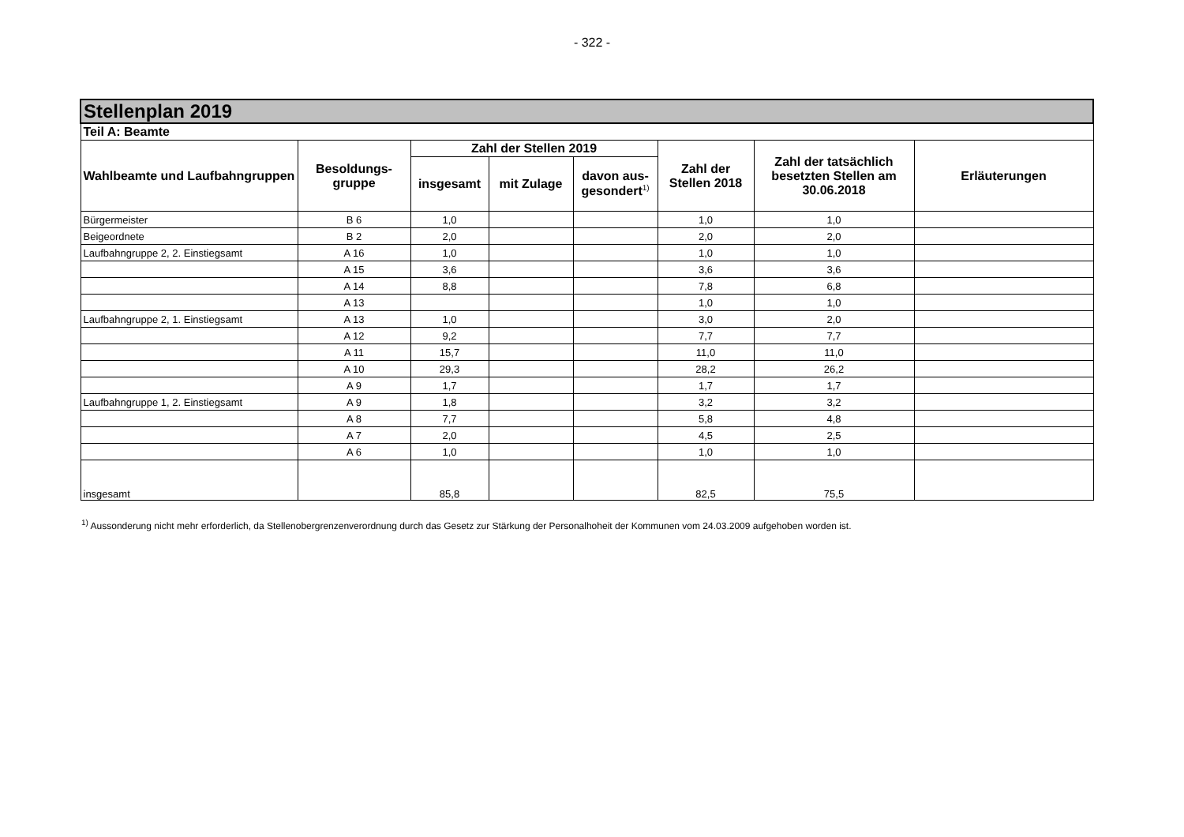- 322 -
| Stellenplan 2019 | | | | | | | |
| --- | --- | --- | --- | --- | --- | --- | --- |
| Teil A: Beamte | | | | | | | |
| Wahlbeamte und Laufbahngruppen | Besoldungs- gruppe | Zahl der Stellen 2019 | | | Zahl der Stellen 2018 | Zahl der tatsächlich besetzten Stellen am 30.06.2018 | Erläuterungen |
| | | insgesamt | mit Zulage | davon aus- gesondert<sup>1)</sup> | | | |
| Bürgermeister | B 6 | 1,0 | | | 1,0 | 1,0 | |
| Beigeordnete | B 2 | 2,0 | | | 2,0 | 2,0 | |
| Laufbahngruppe 2, 2. Einstiegsamt | A 16 | 1,0 | | | 1,0 | 1,0 | |
| | A 15 | 3,6 | | | 3,6 | 3,6 | |
| | A 14 | 8,8 | | | 7,8 | 6,8 | |
| | A 13 | | | | 1,0 | 1,0 | |
| Laufbahngruppe 2, 1. Einstiegsamt | A 13 | 1,0 | | | 3,0 | 2,0 | |
| | A 12 | 9,2 | | | 7,7 | 7,7 | |
| | A 11 | 15,7 | | | 11,0 | 11,0 | |
| | A 10 | 29,3 | | | 28,2 | 26,2 | |
| | A 9 | 1,7 | | | 1,7 | 1,7 | |
| Laufbahngruppe 1, 2. Einstiegsamt | A 9 | 1,8 | | | 3,2 | 3,2 | |
| | A 8 | 7,7 | | | 5,8 | 4,8 | |
| | A 7 | 2,0 | | | 4,5 | 2,5 | |
| | A 6 | 1,0 | | | 1,0 | 1,0 | |
| insgesamt | | 85,8 | | | 82,5 | 75,5 | |
<sup>1)</sup> Aussonderung nicht mehr erforderlich, da Stellenobergrenzenverordnung durch das Gesetz zur Stärkung der Personalhoheit der Kommunen vom 24.03.2009 aufgehoben worden ist.